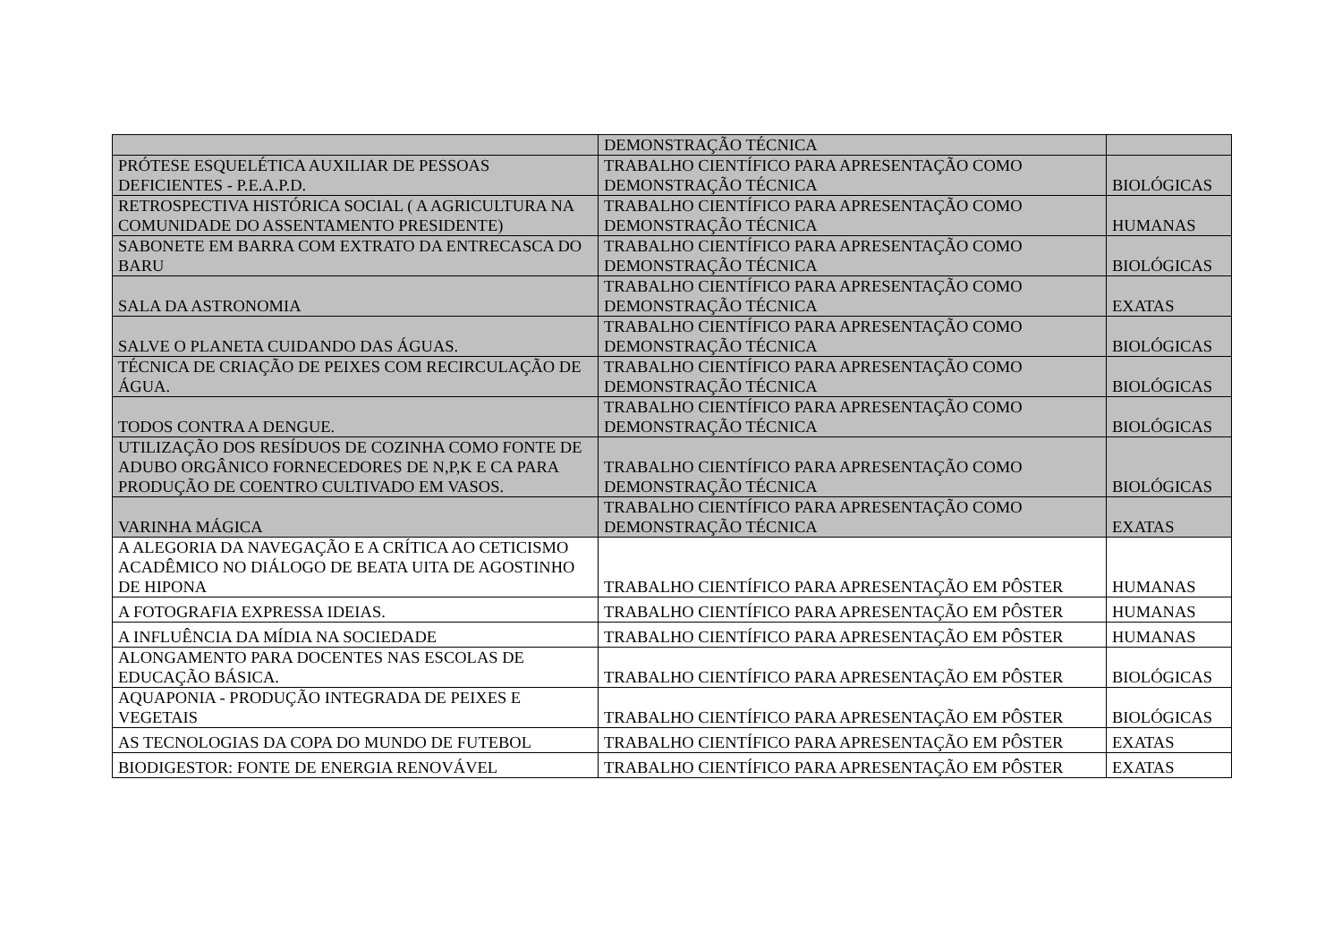| | DEMONSTRAÇÃO TÉCNICA | |
| PRÓTESE ESQUELÉTICA AUXILIAR DE PESSOAS DEFICIENTES - P.E.A.P.D. | TRABALHO CIENTÍFICO PARA APRESENTAÇÃO COMO DEMONSTRAÇÃO TÉCNICA | BIOLÓGICAS |
| RETROSPECTIVA HISTÓRICA SOCIAL ( A AGRICULTURA NA COMUNIDADE DO ASSENTAMENTO PRESIDENTE) | TRABALHO CIENTÍFICO PARA APRESENTAÇÃO COMO DEMONSTRAÇÃO TÉCNICA | HUMANAS |
| SABONETE EM BARRA COM EXTRATO DA ENTRECASCA DO BARU | TRABALHO CIENTÍFICO PARA APRESENTAÇÃO COMO DEMONSTRAÇÃO TÉCNICA | BIOLÓGICAS |
| SALA DA ASTRONOMIA | TRABALHO CIENTÍFICO PARA APRESENTAÇÃO COMO DEMONSTRAÇÃO TÉCNICA | EXATAS |
| SALVE O PLANETA CUIDANDO DAS ÁGUAS. | TRABALHO CIENTÍFICO PARA APRESENTAÇÃO COMO DEMONSTRAÇÃO TÉCNICA | BIOLÓGICAS |
| TÉCNICA DE CRIAÇÃO DE PEIXES COM RECIRCULAÇÃO DE ÁGUA. | TRABALHO CIENTÍFICO PARA APRESENTAÇÃO COMO DEMONSTRAÇÃO TÉCNICA | BIOLÓGICAS |
| TODOS CONTRA A DENGUE. | TRABALHO CIENTÍFICO PARA APRESENTAÇÃO COMO DEMONSTRAÇÃO TÉCNICA | BIOLÓGICAS |
| UTILIZAÇÃO DOS RESÍDUOS DE COZINHA COMO FONTE DE ADUBO ORGÂNICO FORNECEDORES DE N,P,K E CA PARA PRODUÇÃO DE COENTRO CULTIVADO EM VASOS. | TRABALHO CIENTÍFICO PARA APRESENTAÇÃO COMO DEMONSTRAÇÃO TÉCNICA | BIOLÓGICAS |
| VARINHA MÁGICA | TRABALHO CIENTÍFICO PARA APRESENTAÇÃO COMO DEMONSTRAÇÃO TÉCNICA | EXATAS |
| A ALEGORIA DA NAVEGAÇÃO E A CRÍTICA AO CETICISMO ACADÊMICO NO DIÁLOGO DE BEATA UITA DE AGOSTINHO DE HIPONA | TRABALHO CIENTÍFICO PARA APRESENTAÇÃO EM PÔSTER | HUMANAS |
| A FOTOGRAFIA EXPRESSA IDEIAS. | TRABALHO CIENTÍFICO PARA APRESENTAÇÃO EM PÔSTER | HUMANAS |
| A INFLUÊNCIA DA MÍDIA NA SOCIEDADE | TRABALHO CIENTÍFICO PARA APRESENTAÇÃO EM PÔSTER | HUMANAS |
| ALONGAMENTO PARA DOCENTES NAS ESCOLAS DE EDUCAÇÃO BÁSICA. | TRABALHO CIENTÍFICO PARA APRESENTAÇÃO EM PÔSTER | BIOLÓGICAS |
| AQUAPONIA - PRODUÇÃO INTEGRADA DE PEIXES E VEGETAIS | TRABALHO CIENTÍFICO PARA APRESENTAÇÃO EM PÔSTER | BIOLÓGICAS |
| AS TECNOLOGIAS DA COPA DO MUNDO DE FUTEBOL | TRABALHO CIENTÍFICO PARA APRESENTAÇÃO EM PÔSTER | EXATAS |
| BIODIGESTOR: FONTE DE ENERGIA RENOVÁVEL | TRABALHO CIENTÍFICO PARA APRESENTAÇÃO EM PÔSTER | EXATAS |